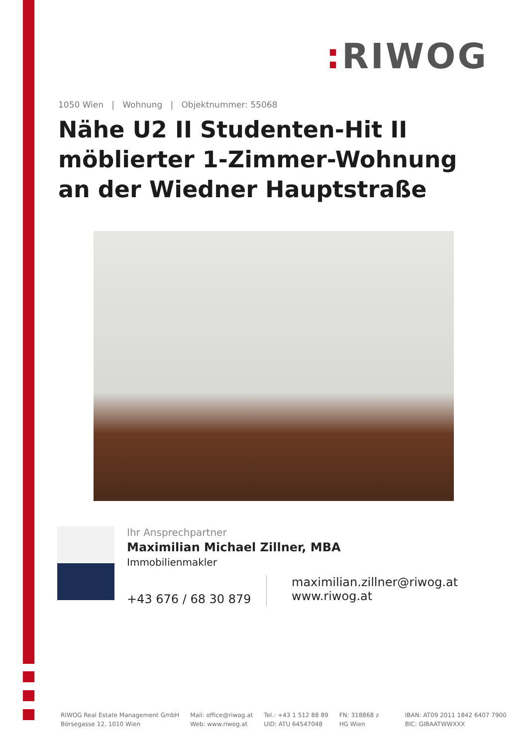: RIWOG
1050 Wien | Wohnung | Objektnummer: 55068
Nähe U2 II Studenten-Hit II möblierter 1-Zimmer-Wohnung an der Wiedner Hauptstraße
Ihr Ansprechpartner
Maximilian Michael Zillner, MBA
Immobilienmakler
+43 676 / 68 30 879
maximilian.zillner@riwog.at
www.riwog.at
RIWOG Real Estate Management GmbH
Börsegasse 12, 1010 Wien
Mail: office@riwog.at
Web: www.riwog.at
Tel.: +43 1 512 88 89
UID: ATU 64547048
FN: 318868 z
HG Wien
IBAN: AT09 2011 1842 6407 7900
BIC: GIBAATWWXXX